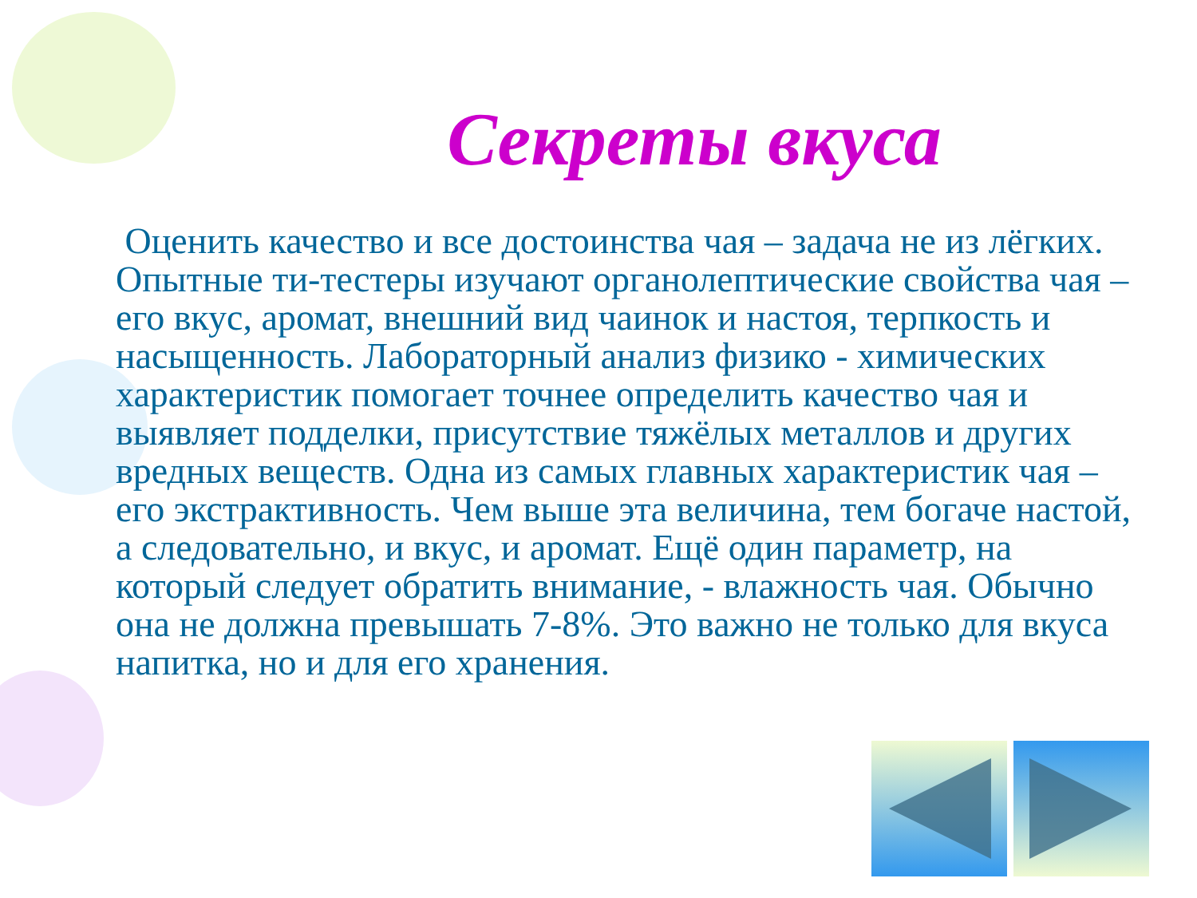Секреты вкуса
Оценить качество и все достоинства чая – задача не из лёгких. Опытные ти-тестеры изучают органолептические свойства чая – его вкус, аромат, внешний вид чаинок и настоя, терпкость и насыщенность. Лабораторный анализ физико - химических характеристик помогает точнее определить качество чая и выявляет подделки, присутствие тяжёлых металлов и других вредных веществ. Одна из самых главных характеристик чая – его экстрактивность. Чем выше эта величина, тем богаче настой, а следовательно, и вкус, и аромат. Ещё один параметр, на который следует обратить внимание, - влажность чая. Обычно она не должна превышать 7-8%. Это важно не только для вкуса напитка, но и для его хранения.